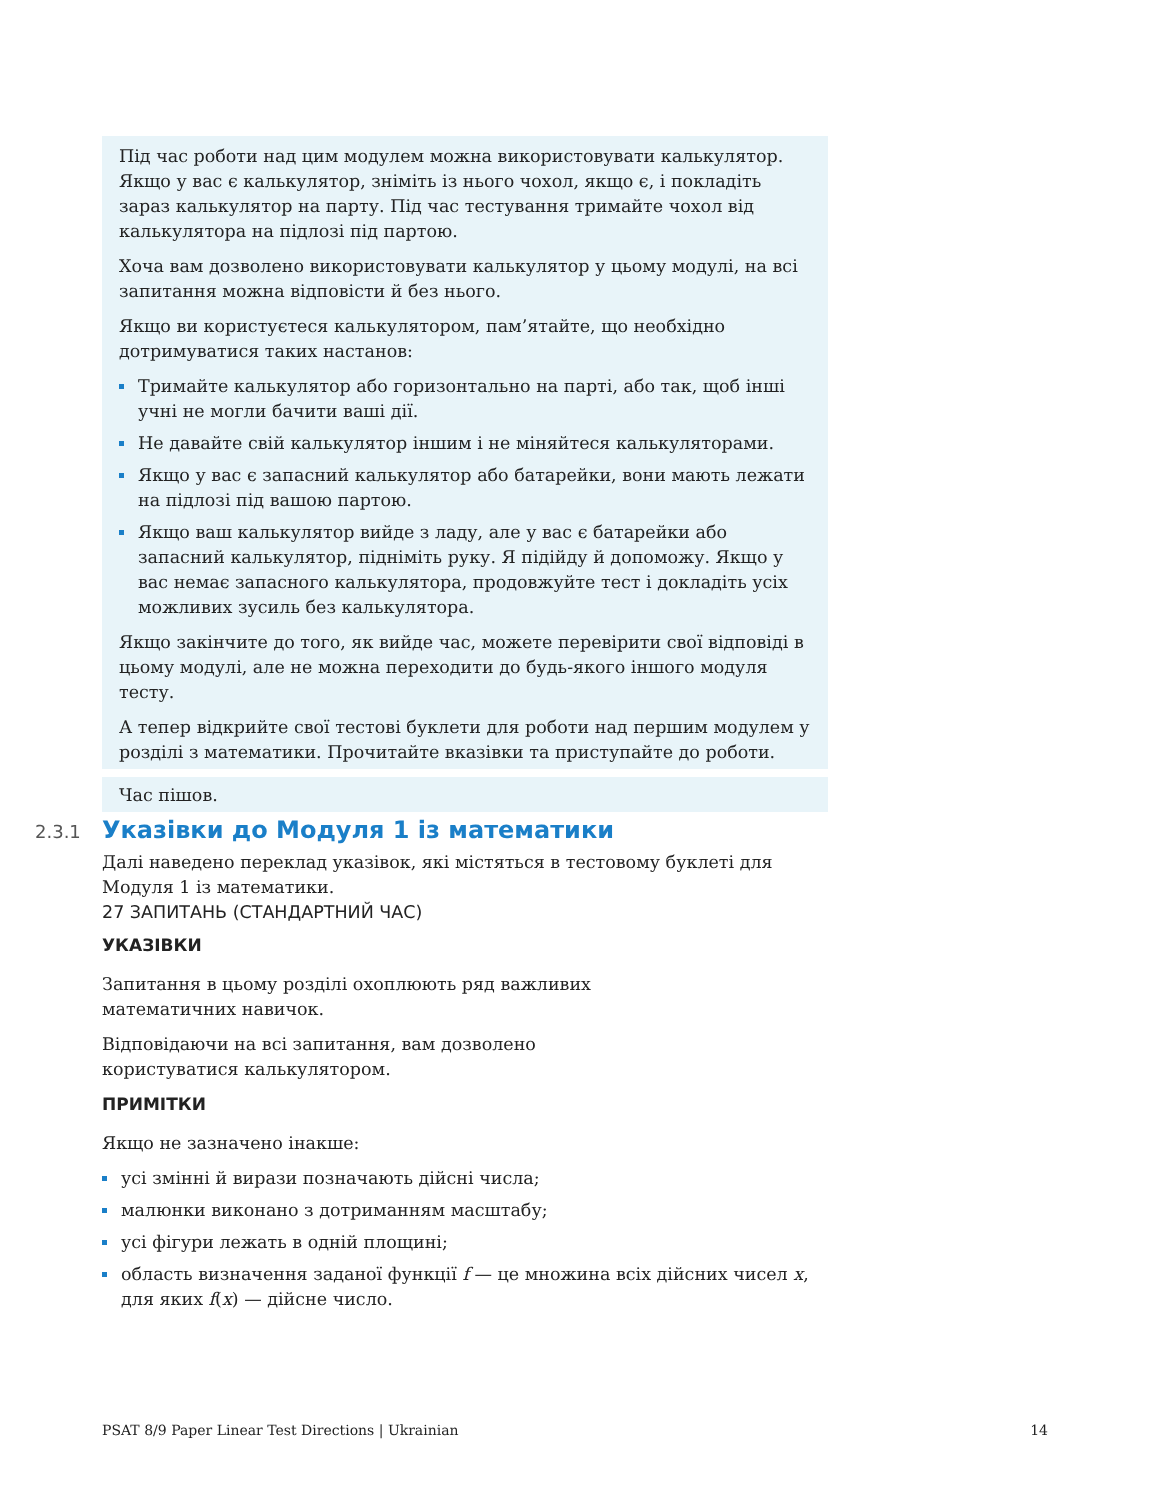Під час роботи над цим модулем можна використовувати калькулятор. Якщо у вас є калькулятор, зніміть із нього чохол, якщо є, і покладіть зараз калькулятор на парту. Під час тестування тримайте чохол від калькулятора на підлозі під партою.
Хоча вам дозволено використовувати калькулятор у цьому модулі, на всі запитання можна відповісти й без нього.
Якщо ви користуєтеся калькулятором, пам’ятайте, що необхідно дотримуватися таких настанов:
Тримайте калькулятор або горизонтально на парті, або так, щоб інші учні не могли бачити ваші дії.
Не давайте свій калькулятор іншим і не міняйтеся калькуляторами.
Якщо у вас є запасний калькулятор або батарейки, вони мають лежати на підлозі під вашою партою.
Якщо ваш калькулятор вийде з ладу, але у вас є батарейки або запасний калькулятор, підніміть руку. Я підійду й допоможу. Якщо у вас немає запасного калькулятора, продовжуйте тест і докладіть усіх можливих зусиль без калькулятора.
Якщо закінчите до того, як вийде час, можете перевірити свої відповіді в цьому модулі, але не можна переходити до будь-якого іншого модуля тесту.
А тепер відкрийте свої тестові буклети для роботи над першим модулем у розділі з математики. Прочитайте вказівки та приступайте до роботи.
Час пішов.
2.3.1 Указівки до Модуля 1 із математики
Далі наведено переклад указівок, які містяться в тестовому буклеті для Модуля 1 із математики.
27 ЗАПИТАНЬ (СТАНДАРТНИЙ ЧАС)
УКАЗІВКИ
Запитання в цьому розділі охоплюють ряд важливих
математичних навичок.
Відповідаючи на всі запитання, вам дозволено
користуватися калькулятором.
ПРИМІТКИ
Якщо не зазначено інакше:
усі змінні й вирази позначають дійсні числа;
малюнки виконано з дотриманням масштабу;
усі фігури лежать в одній площині;
область визначення заданої функції f — це множина всіх дійсних чисел x, для яких f(x) — дійсне число.
PSAT 8/9 Paper Linear Test Directions | Ukrainian 14